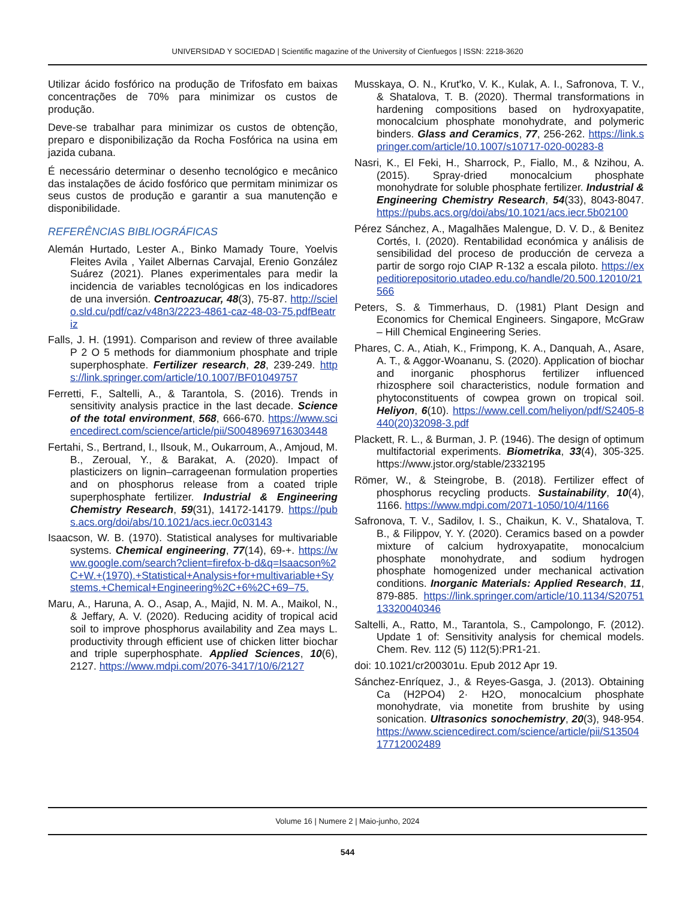UNIVERSIDAD Y SOCIEDAD | Scientific magazine of the University of Cienfuegos | ISSN: 2218-3620
Utilizar ácido fosfórico na produção de Trifosfato em baixas concentrações de 70% para minimizar os custos de produção.
Deve-se trabalhar para minimizar os custos de obtenção, preparo e disponibilização da Rocha Fosfórica na usina em jazida cubana.
É necessário determinar o desenho tecnológico e mecânico das instalações de ácido fosfórico que permitam minimizar os seus custos de produção e garantir a sua manutenção e disponibilidade.
REFERÊNCIAS BIBLIOGRÁFICAS
Alemán Hurtado, Lester A., Binko Mamady Toure, Yoelvis Fleites Avila , Yailet Albernas Carvajal, Erenio González Suárez (2021). Planes experimentales para medir la incidencia de variables tecnológicas en los indicadores de una inversión. Centroazucar, 48(3), 75-87. http://scielo.sld.cu/pdf/caz/v48n3/2223-4861-caz-48-03-75.pdfBeatriz
Falls, J. H. (1991). Comparison and review of three available P 2 O 5 methods for diammonium phosphate and triple superphosphate. Fertilizer research, 28, 239-249. https://link.springer.com/article/10.1007/BF01049757
Ferretti, F., Saltelli, A., & Tarantola, S. (2016). Trends in sensitivity analysis practice in the last decade. Science of the total environment, 568, 666-670. https://www.sciencedirect.com/science/article/pii/S0048969716303448
Fertahi, S., Bertrand, I., Ilsouk, M., Oukarroum, A., Amjoud, M. B., Zeroual, Y., & Barakat, A. (2020). Impact of plasticizers on lignin–carrageenan formulation properties and on phosphorus release from a coated triple superphosphate fertilizer. Industrial & Engineering Chemistry Research, 59(31), 14172-14179. https://pubs.acs.org/doi/abs/10.1021/acs.iecr.0c03143
Isaacson, W. B. (1970). Statistical analyses for multivariable systems. Chemical engineering, 77(14), 69-+. https://www.google.com/search?client=firefox-b-d&q=Isaacson%2C+W.+(1970).+Statistical+Analysis+for+multivariable+Systems.+Chemical+Engineering%2C+6%2C+69–75.
Maru, A., Haruna, A. O., Asap, A., Majid, N. M. A., Maikol, N., & Jeffary, A. V. (2020). Reducing acidity of tropical acid soil to improve phosphorus availability and Zea mays L. productivity through efficient use of chicken litter biochar and triple superphosphate. Applied Sciences, 10(6), 2127. https://www.mdpi.com/2076-3417/10/6/2127
Musskaya, O. N., Krut'ko, V. K., Kulak, A. I., Safronova, T. V., & Shatalova, T. B. (2020). Thermal transformations in hardening compositions based on hydroxyapatite, monocalcium phosphate monohydrate, and polymeric binders. Glass and Ceramics, 77, 256-262. https://link.springer.com/article/10.1007/s10717-020-00283-8
Nasri, K., El Feki, H., Sharrock, P., Fiallo, M., & Nzihou, A. (2015). Spray-dried monocalcium phosphate monohydrate for soluble phosphate fertilizer. Industrial & Engineering Chemistry Research, 54(33), 8043-8047. https://pubs.acs.org/doi/abs/10.1021/acs.iecr.5b02100
Pérez Sánchez, A., Magalhães Malengue, D. V. D., & Benitez Cortés, I. (2020). Rentabilidad económica y análisis de sensibilidad del proceso de producción de cerveza a partir de sorgo rojo CIAP R-132 a escala piloto. https://expeditiorepositorio.utadeo.edu.co/handle/20.500.12010/21566
Peters, S. & Timmerhaus, D. (1981) Plant Design and Economics for Chemical Engineers. Singapore, McGraw – Hill Chemical Engineering Series.
Phares, C. A., Atiah, K., Frimpong, K. A., Danquah, A., Asare, A. T., & Aggor-Woananu, S. (2020). Application of biochar and inorganic phosphorus fertilizer influenced rhizosphere soil characteristics, nodule formation and phytoconstituents of cowpea grown on tropical soil. Heliyon, 6(10). https://www.cell.com/heliyon/pdf/S2405-8440(20)32098-3.pdf
Plackett, R. L., & Burman, J. P. (1946). The design of optimum multifactorial experiments. Biometrika, 33(4), 305-325. https://www.jstor.org/stable/2332195
Römer, W., & Steingrobe, B. (2018). Fertilizer effect of phosphorus recycling products. Sustainability, 10(4), 1166. https://www.mdpi.com/2071-1050/10/4/1166
Safronova, T. V., Sadilov, I. S., Chaikun, K. V., Shatalova, T. B., & Filippov, Y. Y. (2020). Ceramics based on a powder mixture of calcium hydroxyapatite, monocalcium phosphate monohydrate, and sodium hydrogen phosphate homogenized under mechanical activation conditions. Inorganic Materials: Applied Research, 11, 879-885. https://link.springer.com/article/10.1134/S2075113320040346
Saltelli, A., Ratto, M., Tarantola, S., Campolongo, F. (2012). Update 1 of: Sensitivity analysis for chemical models. Chem. Rev. 112 (5) 112(5):PR1-21.
doi: 10.1021/cr200301u. Epub 2012 Apr 19.
Sánchez-Enríquez, J., & Reyes-Gasga, J. (2013). Obtaining Ca (H2PO4) 2· H2O, monocalcium phosphate monohydrate, via monetite from brushite by using sonication. Ultrasonics sonochemistry, 20(3), 948-954. https://www.sciencedirect.com/science/article/pii/S1350417712002489
Volume 16 | Numere 2 | Maio-junho, 2024
544